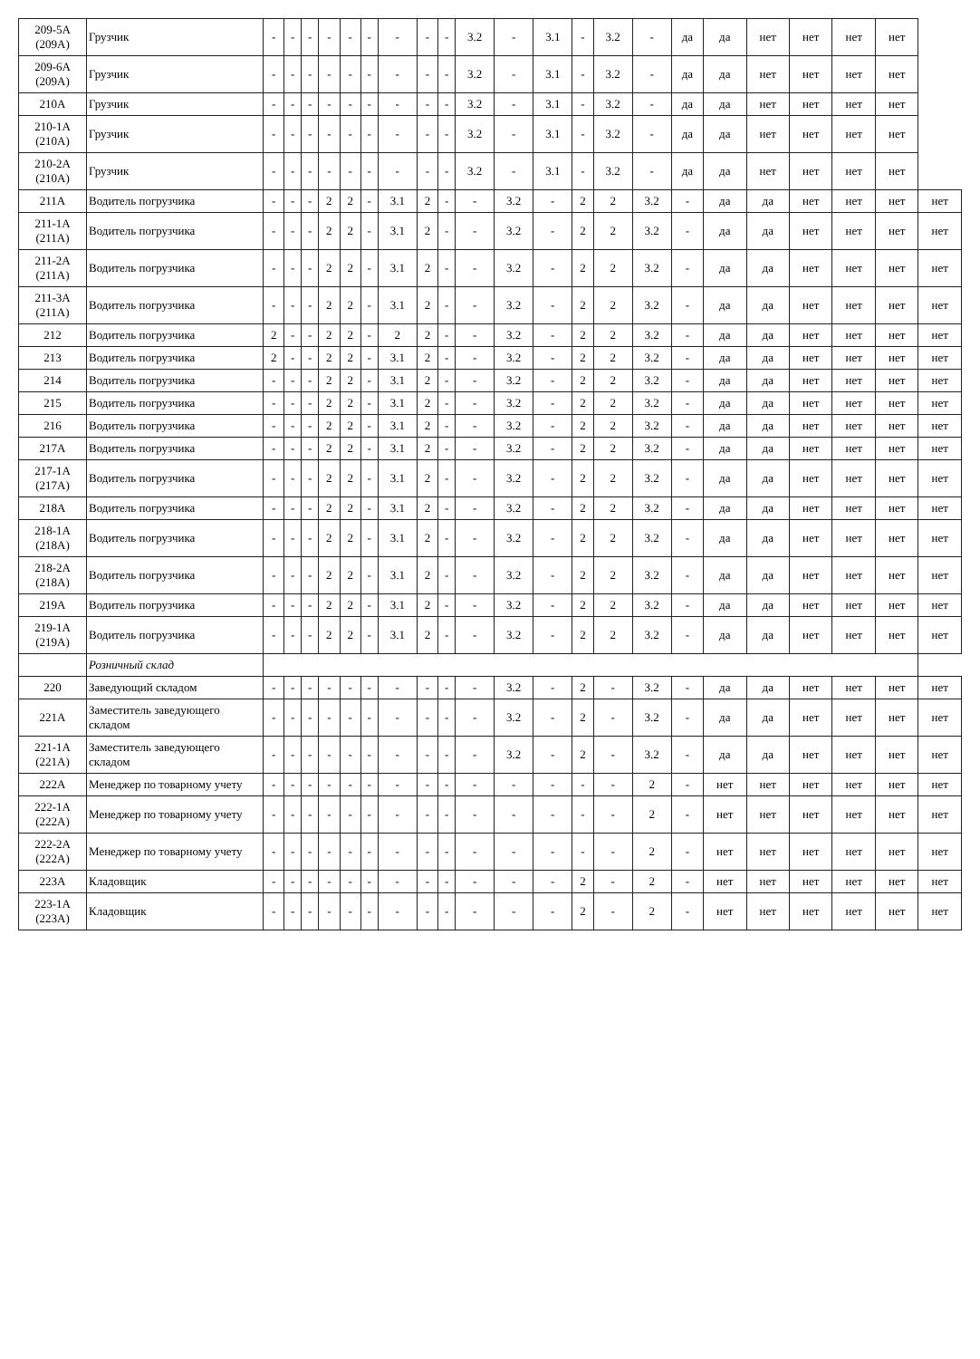| 209-5А (209А) | Грузчик | - | - | - | - | - | - | - | - | - | 3.2 | - | 3.1 | - | 3.2 | - | да | да | нет | нет | нет | нет | |
| 209-6А (209А) | Грузчик | - | - | - | - | - | - | - | - | - | 3.2 | - | 3.1 | - | 3.2 | - | да | да | нет | нет | нет | нет | |
| 210А | Грузчик | - | - | - | - | - | - | - | - | - | 3.2 | - | 3.1 | - | 3.2 | - | да | да | нет | нет | нет | нет | |
| 210-1А (210А) | Грузчик | - | - | - | - | - | - | - | - | - | 3.2 | - | 3.1 | - | 3.2 | - | да | да | нет | нет | нет | нет | |
| 210-2А (210А) | Грузчик | - | - | - | - | - | - | - | - | - | 3.2 | - | 3.1 | - | 3.2 | - | да | да | нет | нет | нет | нет | |
| 211А | Водитель погрузчика | - | - | - | 2 | 2 | - | 3.1 | 2 | - | - | 3.2 | - | 2 | 2 | 3.2 | - | да | да | нет | нет | нет | нет |
| 211-1А (211А) | Водитель погрузчика | - | - | - | 2 | 2 | - | 3.1 | 2 | - | - | 3.2 | - | 2 | 2 | 3.2 | - | да | да | нет | нет | нет | нет |
| 211-2А (211А) | Водитель погрузчика | - | - | - | 2 | 2 | - | 3.1 | 2 | - | - | 3.2 | - | 2 | 2 | 3.2 | - | да | да | нет | нет | нет | нет |
| 211-3А (211А) | Водитель погрузчика | - | - | - | 2 | 2 | - | 3.1 | 2 | - | - | 3.2 | - | 2 | 2 | 3.2 | - | да | да | нет | нет | нет | нет |
| 212 | Водитель погрузчика | 2 | - | - | 2 | 2 | - | 2 | 2 | - | - | 3.2 | - | 2 | 2 | 3.2 | - | да | да | нет | нет | нет | нет |
| 213 | Водитель погрузчика | 2 | - | - | 2 | 2 | - | 3.1 | 2 | - | - | 3.2 | - | 2 | 2 | 3.2 | - | да | да | нет | нет | нет | нет |
| 214 | Водитель погрузчика | - | - | - | 2 | 2 | - | 3.1 | 2 | - | - | 3.2 | - | 2 | 2 | 3.2 | - | да | да | нет | нет | нет | нет |
| 215 | Водитель погрузчика | - | - | - | 2 | 2 | - | 3.1 | 2 | - | - | 3.2 | - | 2 | 2 | 3.2 | - | да | да | нет | нет | нет | нет |
| 216 | Водитель погрузчика | - | - | - | 2 | 2 | - | 3.1 | 2 | - | - | 3.2 | - | 2 | 2 | 3.2 | - | да | да | нет | нет | нет | нет |
| 217А | Водитель погрузчика | - | - | - | 2 | 2 | - | 3.1 | 2 | - | - | 3.2 | - | 2 | 2 | 3.2 | - | да | да | нет | нет | нет | нет |
| 217-1А (217А) | Водитель погрузчика | - | - | - | 2 | 2 | - | 3.1 | 2 | - | - | 3.2 | - | 2 | 2 | 3.2 | - | да | да | нет | нет | нет | нет |
| 218А | Водитель погрузчика | - | - | - | 2 | 2 | - | 3.1 | 2 | - | - | 3.2 | - | 2 | 2 | 3.2 | - | да | да | нет | нет | нет | нет |
| 218-1А (218А) | Водитель погрузчика | - | - | - | 2 | 2 | - | 3.1 | 2 | - | - | 3.2 | - | 2 | 2 | 3.2 | - | да | да | нет | нет | нет | нет |
| 218-2А (218А) | Водитель погрузчика | - | - | - | 2 | 2 | - | 3.1 | 2 | - | - | 3.2 | - | 2 | 2 | 3.2 | - | да | да | нет | нет | нет | нет |
| 219А | Водитель погрузчика | - | - | - | 2 | 2 | - | 3.1 | 2 | - | - | 3.2 | - | 2 | 2 | 3.2 | - | да | да | нет | нет | нет | нет |
| 219-1А (219А) | Водитель погрузчика | - | - | - | 2 | 2 | - | 3.1 | 2 | - | - | 3.2 | - | 2 | 2 | 3.2 | - | да | да | нет | нет | нет | нет |
| | Розничный склад | | | | | | | | | | | | | | | | | | | | | | |
| 220 | Заведующий складом | - | - | - | - | - | - | - | - | - | - | 3.2 | - | 2 | - | 3.2 | - | да | да | нет | нет | нет | нет |
| 221А | Заместитель заведующего складом | - | - | - | - | - | - | - | - | - | - | 3.2 | - | 2 | - | 3.2 | - | да | да | нет | нет | нет | нет |
| 221-1А (221А) | Заместитель заведующего складом | - | - | - | - | - | - | - | - | - | - | 3.2 | - | 2 | - | 3.2 | - | да | да | нет | нет | нет | нет |
| 222А | Менеджер по товарному учету | - | - | - | - | - | - | - | - | - | - | - | - | - | - | 2 | - | нет | нет | нет | нет | нет | нет |
| 222-1А (222А) | Менеджер по товарному учету | - | - | - | - | - | - | - | - | - | - | - | - | - | - | 2 | - | нет | нет | нет | нет | нет | нет |
| 222-2А (222А) | Менеджер по товарному учету | - | - | - | - | - | - | - | - | - | - | - | - | - | - | 2 | - | нет | нет | нет | нет | нет | нет |
| 223А | Кладовщик | - | - | - | - | - | - | - | - | - | - | - | - | 2 | - | 2 | - | нет | нет | нет | нет | нет | нет |
| 223-1А (223А) | Кладовщик | - | - | - | - | - | - | - | - | - | - | - | - | 2 | - | 2 | - | нет | нет | нет | нет | нет | нет |